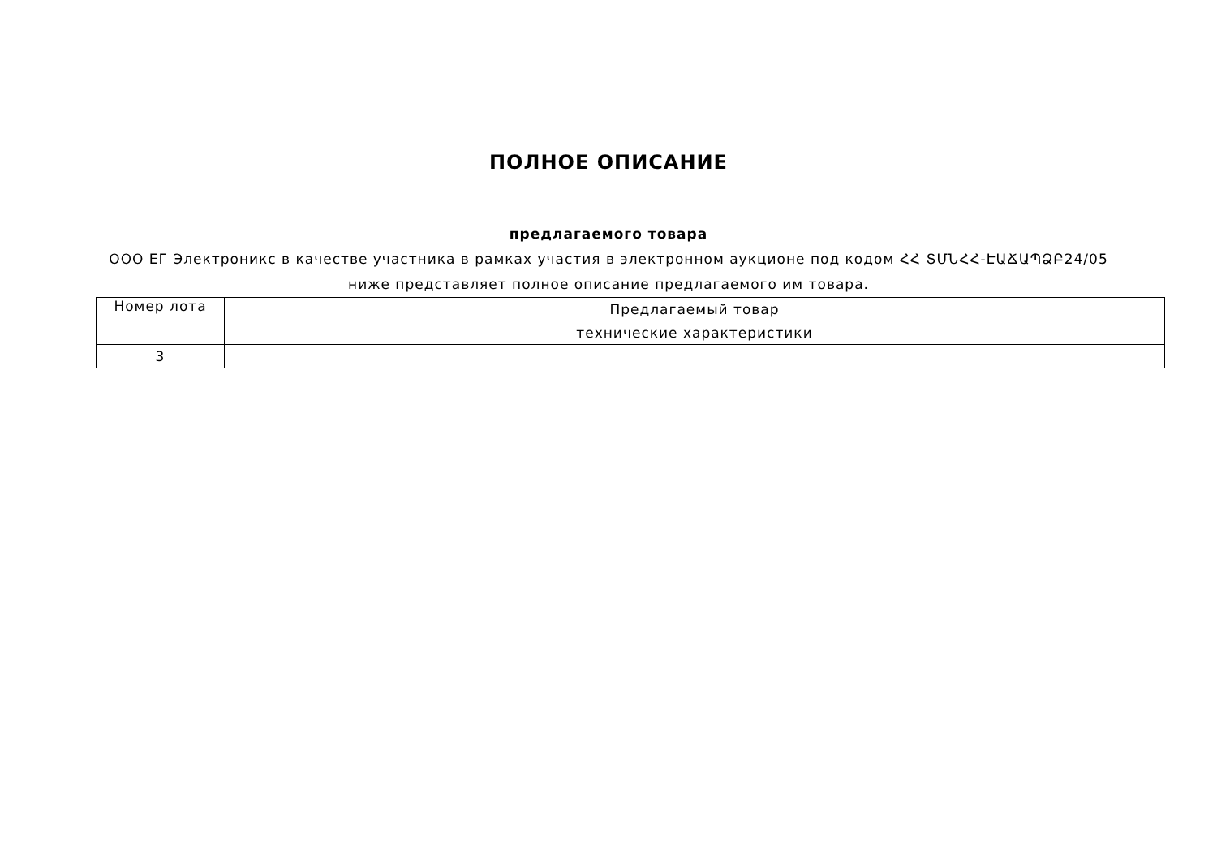ПОЛНОЕ ОПИСАНИЕ
предлагаемого товара
ООО ЕГ Электроникс в качестве участника в рамках участия в электронном аукционе под кодом ՀՀ ՏՄՆՀՀ-ԷԱՃԱՊՁԲ24/05 ниже представляет полное описание предлагаемого им товара.
| Номер лота | Предлагаемый товар |
| --- | --- |
| | технические характеристики |
| 3 | |